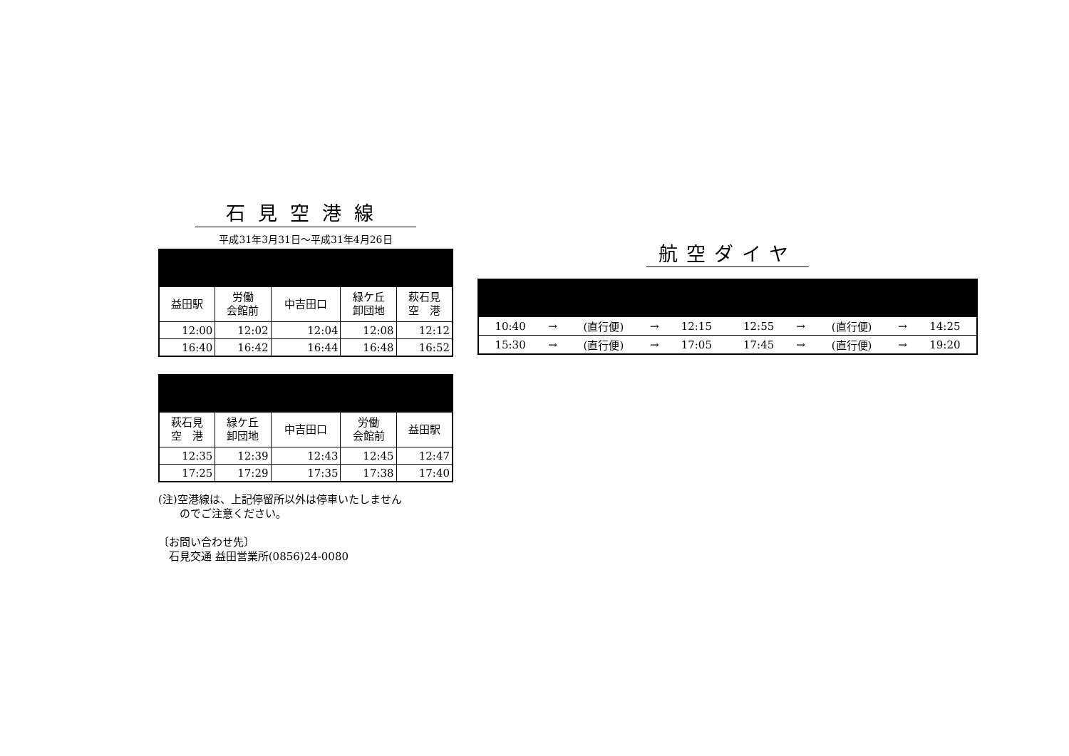石見空港線
平成31年3月31日～平成31年4月26日
| 益田駅 | 労働 会館前 | 中吉田口 | 緑ケ丘 卸団地 | 萩石見 空 港 |
| --- | --- | --- | --- | --- |
| 12:00 | 12:02 | 12:04 | 12:08 | 12:12 |
| 16:40 | 16:42 | 16:44 | 16:48 | 16:52 |
| 萩石見 空 港 | 緑ケ丘 卸団地 | 中吉田口 | 労働 会館前 | 益田駅 |
| --- | --- | --- | --- | --- |
| 12:35 | 12:39 | 12:43 | 12:45 | 12:47 |
| 17:25 | 17:29 | 17:35 | 17:38 | 17:40 |
(注)空港線は、上記停留所以外は停車いたしません
　　のでご注意ください。
〔お問い合わせ先〕
　石見交通 益田営業所(0856)24-0080
航空ダイヤ
| 10:40 | → | (直行便) | → | 12:15 | 12:55 | → | (直行便) | → | 14:25 |
| 15:30 | → | (直行便) | → | 17:05 | 17:45 | → | (直行便) | → | 19:20 |